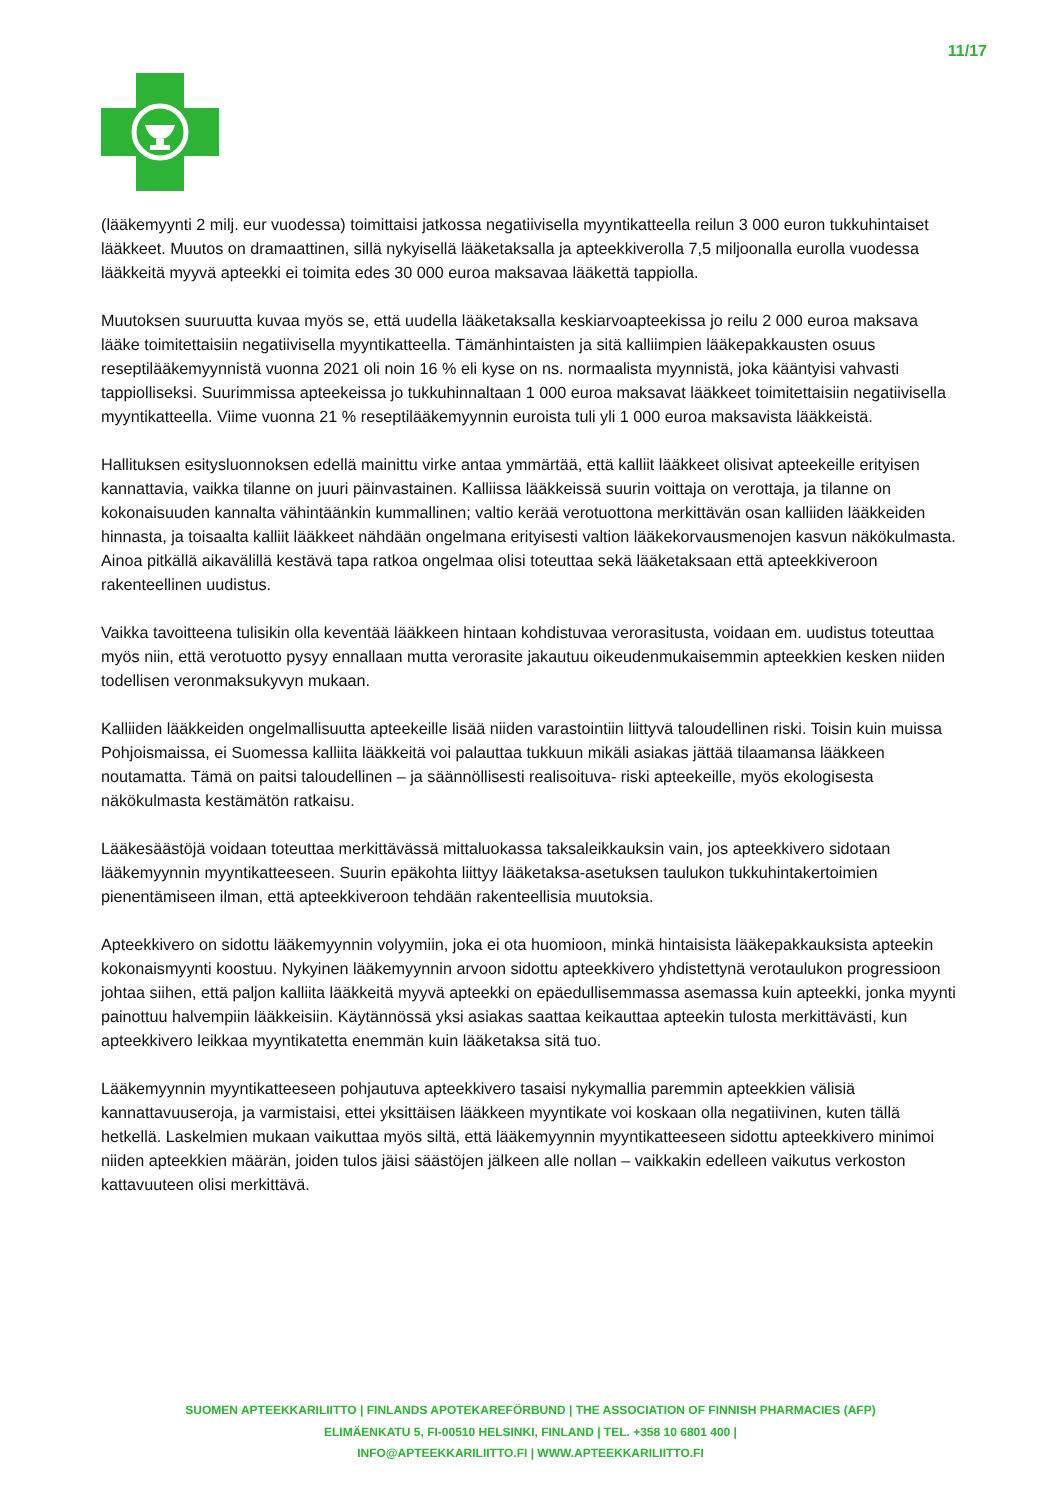11/17
(lääkemyynti 2 milj. eur vuodessa) toimittaisi jatkossa negatiivisella myyntikatteella reilun 3 000 euron tukkuhintaiset lääkkeet. Muutos on dramaattinen, sillä nykyisellä lääketaksalla ja apteekkiverolla 7,5 miljoonalla eurolla vuodessa lääkkeitä myyvä apteekki ei toimita edes 30 000 euroa maksavaa lääkettä tappiolla.
Muutoksen suuruutta kuvaa myös se, että uudella lääketaksalla keskiarvoapteekissa jo reilu 2 000 euroa maksava lääke toimitettaisiin negatiivisella myyntikatteella. Tämänhintaisten ja sitä kalliimpien lääkepakkausten osuus reseptilääkemyynnistä vuonna 2021 oli noin 16 % eli kyse on ns. normaalista myynnistä, joka kääntyisi vahvasti tappiolliseksi. Suurimmissa apteekeissa jo tukkuhinnaltaan 1 000 euroa maksavat lääkkeet toimitettaisiin negatiivisella myyntikatteella. Viime vuonna 21 % reseptilääkemyynnin euroista tuli yli 1 000 euroa maksavista lääkkeistä.
Hallituksen esitysluonnoksen edellä mainittu virke antaa ymmärtää, että kalliit lääkkeet olisivat apteekeille erityisen kannattavia, vaikka tilanne on juuri päinvastainen. Kalliissa lääkkeissä suurin voittaja on verottaja, ja tilanne on kokonaisuuden kannalta vähintäänkin kummallinen; valtio kerää verotuottona merkittävän osan kalliiden lääkkeiden hinnasta, ja toisaalta kalliit lääkkeet nähdään ongelmana erityisesti valtion lääkekorvausmenojen kasvun näkökulmasta. Ainoa pitkällä aikavälillä kestävä tapa ratkoa ongelmaa olisi toteuttaa sekä lääketaksaan että apteekkiveroon rakenteellinen uudistus.
Vaikka tavoitteena tulisikin olla keventää lääkkeen hintaan kohdistuvaa verorasitusta, voidaan em. uudistus toteuttaa myös niin, että verotuotto pysyy ennallaan mutta verorasite jakautuu oikeudenmukaisemmin apteekkien kesken niiden todellisen veronmaksukyvyn mukaan.
Kalliiden lääkkeiden ongelmallisuutta apteekeille lisää niiden varastointiin liittyvä taloudellinen riski. Toisin kuin muissa Pohjoismaissa, ei Suomessa kalliita lääkkeitä voi palauttaa tukkuun mikäli asiakas jättää tilaamansa lääkkeen noutamatta. Tämä on paitsi taloudellinen – ja säännöllisesti realisoituva- riski apteekeille, myös ekologisesta näkökulmasta kestämätön ratkaisu.
Lääkesäästöjä voidaan toteuttaa merkittävässä mittaluokassa taksaleikkauksin vain, jos apteekkivero sidotaan lääkemyynnin myyntikatteeseen. Suurin epäkohta liittyy lääketaksa-asetuksen taulukon tukkuhintakertoimien pienentämiseen ilman, että apteekkiveroon tehdään rakenteellisia muutoksia.
Apteekkivero on sidottu lääkemyynnin volyymiin, joka ei ota huomioon, minkä hintaisista lääkepakkauksista apteekin kokonaismyynti koostuu. Nykyinen lääkemyynnin arvoon sidottu apteekkivero yhdistettynä verotaulukon progressioon johtaa siihen, että paljon kalliita lääkkeitä myyvä apteekki on epäedullisemmassa asemassa kuin apteekki, jonka myynti painottuu halvempiin lääkkeisiin. Käytännössä yksi asiakas saattaa keikauttaa apteekin tulosta merkittävästi, kun apteekkivero leikkaa myyntikatetta enemmän kuin lääketaksa sitä tuo.
Lääkemyynnin myyntikatteeseen pohjautuva apteekkivero tasaisi nykymallia paremmin apteekkien välisiä kannattavuuseroja, ja varmistaisi, ettei yksittäisen lääkkeen myyntikate voi koskaan olla negatiivinen, kuten tällä hetkellä. Laskelmien mukaan vaikuttaa myös siltä, että lääkemyynnin myyntikatteeseen sidottu apteekkivero minimoi niiden apteekkien määrän, joiden tulos jäisi säästöjen jälkeen alle nollan – vaikkakin edelleen vaikutus verkoston kattavuuteen olisi merkittävä.
SUOMEN APTEEKKARILIITTO | FINLANDS APOTEKAREFÖRBUND | THE ASSOCIATION OF FINNISH PHARMACIES (AFP)
ELIMÄENKATU 5, FI-00510 HELSINKI, FINLAND | TEL. +358 10 6801 400 |
INFO@APTEEKKARILIITTO.FI | WWW.APTEEKKARILIITTO.FI